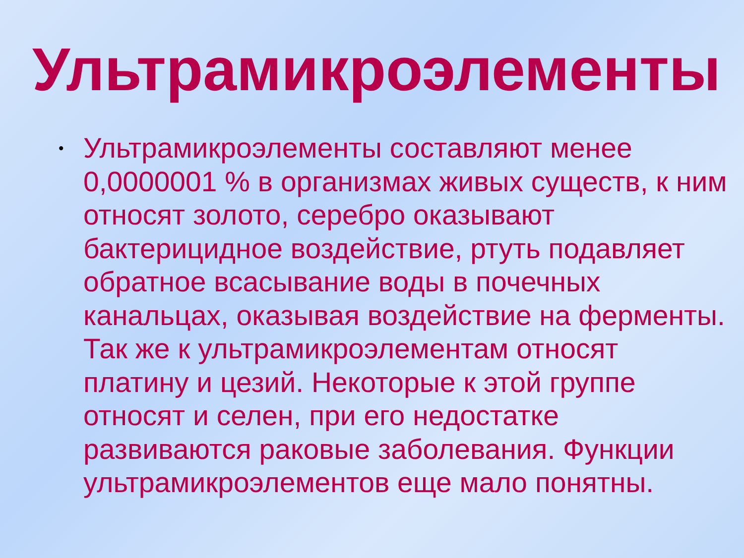Ультрамикроэлементы
•
Ультрамикроэлементы составляют менее 0,0000001 % в организмах живых существ, к ним относят золото, серебро оказывают бактерицидное воздействие, ртуть подавляет обратное всасывание воды в почечных канальцах, оказывая воздействие на ферменты. Так же к ультрамикроэлементам относят платину и цезий. Некоторые к этой группе относят и селен, при его недостатке развиваются раковые заболевания. Функции ультрамикроэлементов еще мало понятны.